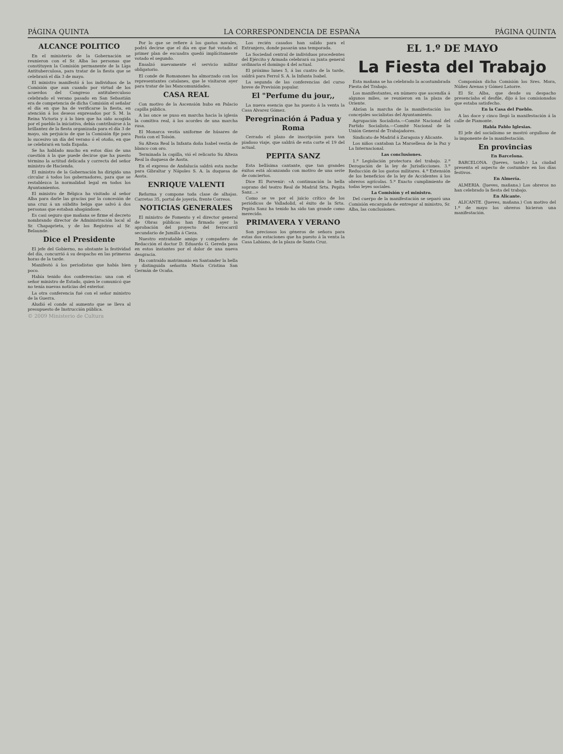PÁGINA QUINTA LA CORRESPONDENCIA DE ESPAÑA PÁGINA QUINTA
ALCANCE POLITICO
En el ministerio de la Gobernación se reunieron con el Sr. Alba las personas que constituyen la Comisión permanente de la Liga Antituberculosa, para tratar de la fiesta que se celebrará el día 3 de mayo.
El ministro manifestó á los individuos de la Comisión que aun cuando por virtud de los acuerdos del Congreso antituberculoso celebrado el verano pasado en San Sebastián era de competencia de dicha Comisión el señalar el día en que ha de verificarse la fiesta, en atención á los deseos expresados por S. M. la Reina Victoria y á lo bien que ha sido acogida por el pueblo la iniciativa, debía contribuirse á la brillantez de la fiesta organizada para el día 3 de mayo, sin perjuicio de que la Comisión fije para lo sucesivo un día del verano ó el otoño, en que se celebrará en toda España.
Se ha hablado mucho en estos días de una cuestión á la que puede decirse que ha puesto término la actitud delicada y correcta del señor ministro de Hacienda.
El ministro de la Gobernación ha dirigido una circular á todos los gobernadores, para que se restablezca la normalidad legal en todos los Ayuntamientos.
El ministro de Bélgica ha visitado al señor Alba para darle las gracias por la concesión de una cruz á un súbdito belga que salvó á dos personas que estaban ahogándose.
Es casi seguro que mañana se firme el decreto nombrando director de Administración local al Sr. Chapaprieta, y de los Registros al Sr. Belaunde.
Dice el Presidente
El jefe del Gobierno, no obstante la festividad del día, concurrió á su despacho en las primeras horas de la tarde.
Manifestó á los periodistas que había bien poco.
Había tenido dos conferencias: una con el señor ministro de Estado, quien le comunicó que no tenía nuevas noticias del exterior.
La otra conferencia fué con el señor ministro de la Guerra.
Aludió el conde al aumento que se lleva al presupuesto de Instrucción pública.
Por lo que se refiere á los gastos navales, podrá decirse que el día en que fué votado el primer plan de escuadra quedó implícitamente votado el segundo.
Ensalzó nuevamente el servicio militar obligatorio.
El conde de Romanones ha almorzado con los representantes catalanes, que le visitaron ayer para tratar de las Mancomunidades.
CASA REAL
Con motivo de la Ascensión hubo en Palacio capilla pública.
A las once se puso en marcha hacia la iglesia la comitiva real, á los acordes de una marcha rusa.
El Monarca vestía uniforme de húsares de Pavía con el Toisón.
Su Alteza Real la Infanta doña Isabel vestía de blanco con oro.
Terminada la capilla, vió el relicario Su Alteza Real la duquesa de Aosta.
En el expreso de Andalucía saldrá esta noche para Gibraltar y Nápoles S. A. la duquesa de Aosta.
ENRIQUE VALENTI
Reforma y compone toda clase de alhajas. Carretas 35, portal de joyería, frente Correos.
NOTICIAS GENERALES
El ministro de Fomento y el director general de Obras públicas han firmado ayer la aprobación del proyecto del ferrocarril secundario de Jumilla á Cieza.
Nuestro entrañable amigo y compañero de Redacción el doctor D. Eduardo G. Gereda pasa en estos instantes por el dolor de una nueva desgracia.
Ha contraído matrimonio en Santander la bella y distinguida señorita María Cristina San Germán de Ocaña.
Los recién casados han salido para el Extranjero, donde pasarán una temporada.
La Sociedad central de individuos procedentes del Ejército y Armada celebrará su junta general ordinaria el domingo 4 del actual.
El próximo lunes 5, á las cuatro de la tarde, saldrá para Ferrol S. A. la Infanta Isabel.
La segunda de las conferencias del curso breve de Previsión popular.
El "Perfume du jour,,
La nueva esencia que ha puesto á la venta la Casa Alvarez Gómez.
Peregrinación á Padua y Roma
Cerrado el plazo de inscripción para tan piadoso viaje, que saldrá de esta corte el 19 del actual.
PEPITA SANZ
Esta bellísima cantante, que tan grandes éxitos está alcanzando con motivo de una serie de conciertos.
Dice El Porvenir: «A continuación la bella soprano del teatro Real de Madrid Srta. Pepita Sanz...»
Como se ve por el juicio crítico de los periódicos de Valladolid, el éxito de la Srta. Pepita Sanz ha tenido ha sido tan grande como merecido.
PRIMAVERA Y VERANO
Son preciosos los géneros de señora para estas dos estaciones que ha puesto á la venta la Casa Labiano, de la plaza de Santa Cruz.
EL 1.º DE MAYO
La Fiesta del Trabajo
Esta mañana se ha celebrado la acostumbrada Fiesta del Trabajo.
Los manifestantes, en número que ascendía á algunos miles, se reunieron en la plaza de Oriente.
Abrían la marcha de la manifestación los concejales socialistas del Ayuntamiento.
Agrupación Socialista.—Comité Nacional del Partido Socialista.—Comité Nacional de la Unión General de Trabajadores.
Sindicato de Madrid á Zaragoza y Alicante.
Los niños cantaban La Marsellesa de la Paz y La Internacional.
Las conclusiones.
1.º Legislación protectora del trabajo. 2.º Derogación de la ley de Jurisdicciones. 3.º Reducción de los gastos militares. 4.º Extensión de los beneficios de la ley de Accidentes á los obreros agrícolas. 5.º Exacto cumplimiento de todas leyes sociales.
La Comisión y el ministro.
Del cuerpo de la manifestación se separó una Comisión encargada de entregar al ministro, Sr. Alba, las conclusiones.
Componían dicha Comisión los Sres. Mora, Núñez Arenas y Gómez Latorre.
El Sr. Alba, que desde su despacho presenciaba el desfile, dijo á los comisionados que estaba satisfecho.
En la Casa del Pueblo.
A las doce y cinco llegó la manifestación á la calle de Piamonte.
Habla Pablo Iglesias.
El jefe del socialismo se mostró orgulloso de lo imponente de la manifestación.
En provincias
En Barcelona.
BARCELONA. (Jueves, tarde.) La ciudad presenta el aspecto de costumbre en los días festivos.
En Almería.
ALMERIA. (Jueves, mañana.) Los obreros no han celebrado la fiesta del trabajo.
En Alicante.
ALICANTE. (Jueves, mañana.) Con motivo del 1.º de mayo los obreros hicieron una manifestación.
© 2009 Ministerio de Cultura